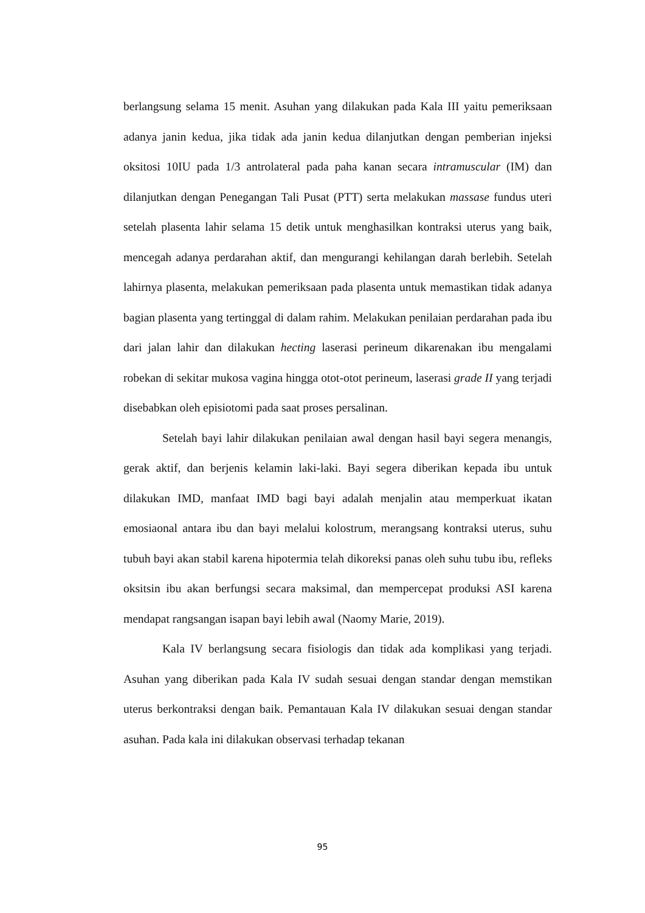berlangsung selama 15 menit. Asuhan yang dilakukan pada Kala III yaitu pemeriksaan adanya janin kedua, jika tidak ada janin kedua dilanjutkan dengan pemberian injeksi oksitosi 10IU pada 1/3 antrolateral pada paha kanan secara intramuscular (IM) dan dilanjutkan dengan Penegangan Tali Pusat (PTT) serta melakukan massase fundus uteri setelah plasenta lahir selama 15 detik untuk menghasilkan kontraksi uterus yang baik, mencegah adanya perdarahan aktif, dan mengurangi kehilangan darah berlebih. Setelah lahirnya plasenta, melakukan pemeriksaan pada plasenta untuk memastikan tidak adanya bagian plasenta yang tertinggal di dalam rahim. Melakukan penilaian perdarahan pada ibu dari jalan lahir dan dilakukan hecting laserasi perineum dikarenakan ibu mengalami robekan di sekitar mukosa vagina hingga otot-otot perineum, laserasi grade II yang terjadi disebabkan oleh episiotomi pada saat proses persalinan.
Setelah bayi lahir dilakukan penilaian awal dengan hasil bayi segera menangis, gerak aktif, dan berjenis kelamin laki-laki. Bayi segera diberikan kepada ibu untuk dilakukan IMD, manfaat IMD bagi bayi adalah menjalin atau memperkuat ikatan emosiaonal antara ibu dan bayi melalui kolostrum, merangsang kontraksi uterus, suhu tubuh bayi akan stabil karena hipotermia telah dikoreksi panas oleh suhu tubu ibu, refleks oksitsin ibu akan berfungsi secara maksimal, dan mempercepat produksi ASI karena mendapat rangsangan isapan bayi lebih awal (Naomy Marie, 2019).
Kala IV berlangsung secara fisiologis dan tidak ada komplikasi yang terjadi. Asuhan yang diberikan pada Kala IV sudah sesuai dengan standar dengan memstikan uterus berkontraksi dengan baik. Pemantauan Kala IV dilakukan sesuai dengan standar asuhan. Pada kala ini dilakukan observasi terhadap tekanan
95